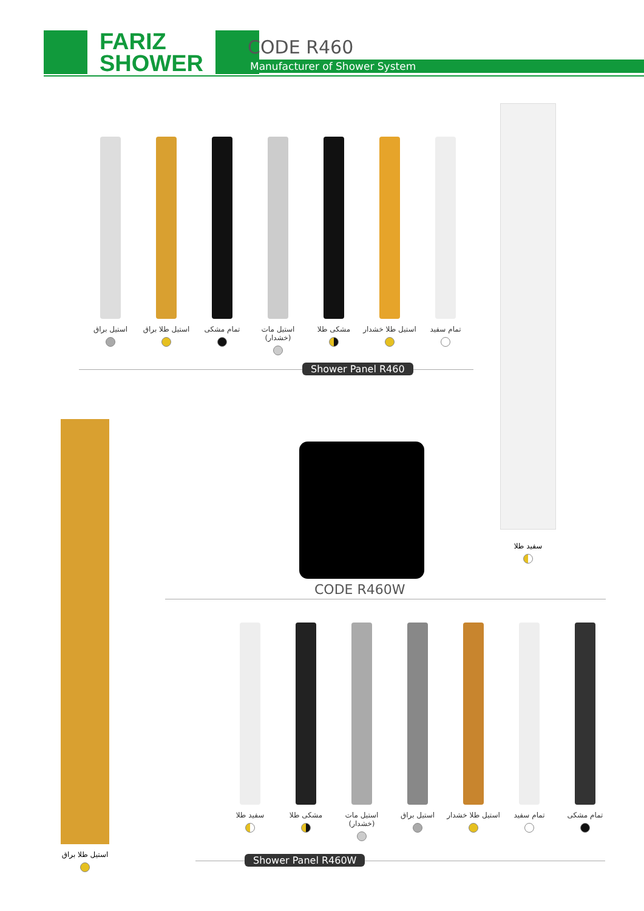FARIZ
SHOWER
CODE R460
Manufacturer of Shower System
تمام سفید استیل طلا خشدار
مشکی طلا استیل مات (خشدار)
تمام مشکی استیل طلا براق
استیل براق
Shower Panel R460
سفید طلا
استیل طلا براق
CODE R460W
تمام مشکی تمام سفید استیل طلا خشدار
استیل براق استیل مات (خشدار)
مشکی طلا سفید طلا
Shower Panel R460W